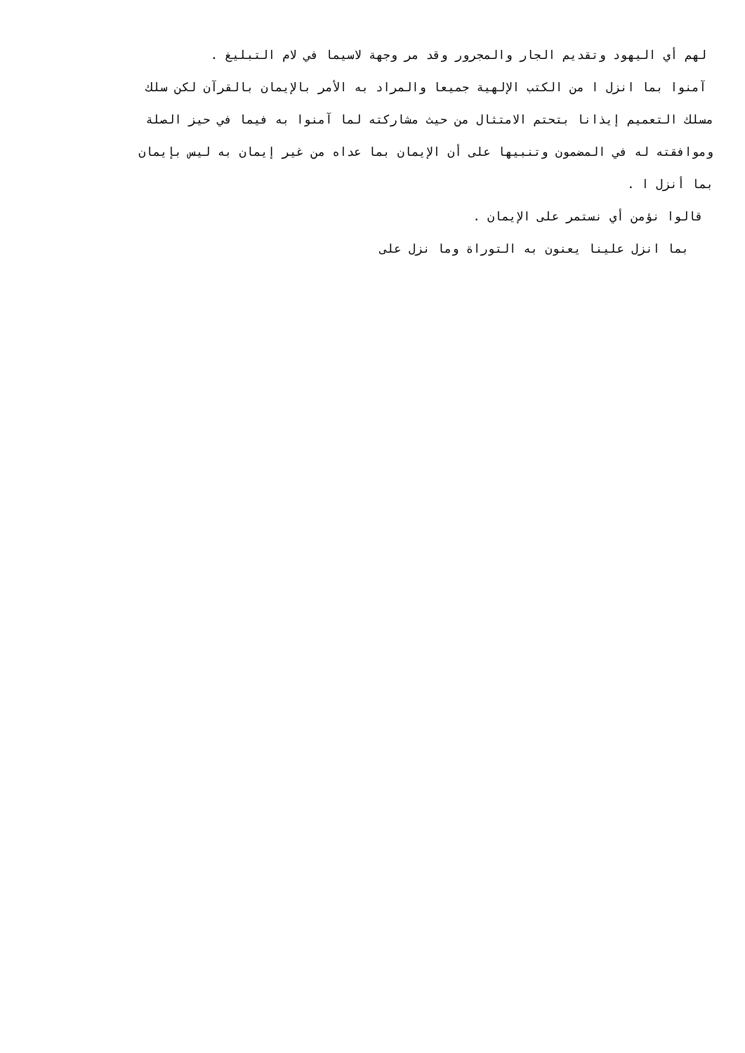لهم أي اليهود وتقديم الجار والمجرور وقد مر وجهة لاسيما في لام التبليغ .
آمنوا بما انزل ا من الكتب الإلهية جميعا والمراد به الأمر بالإيمان بالقرآن لكن سلك
مسلك التعميم إيذانا بتحتم الامتثال من حيث مشاركته لما آمنوا به فيما في حيز الصلة
وموافقته له في المضمون وتنبيها على أن الإيمان بما عداه من غير إيمان به ليس بإيمان
بما أنزل ا .
قالوا نؤمن أي نستمر على الإيمان .
بما انزل علينا يعنون به التوراة وما نزل على